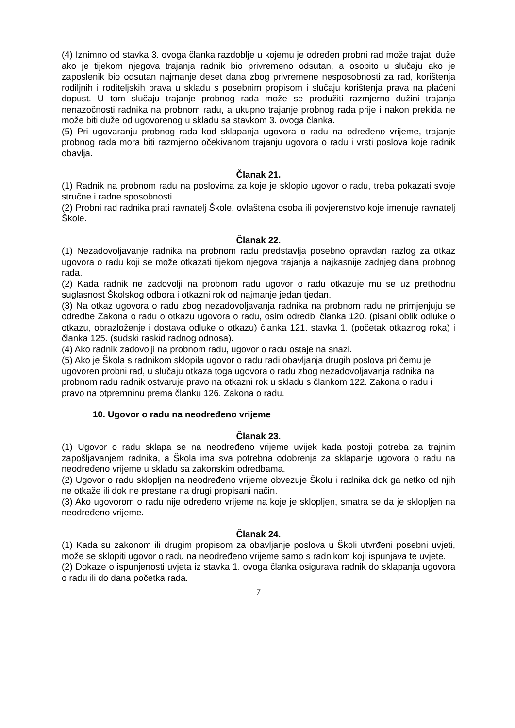(4) Iznimno od stavka 3. ovoga članka razdoblje u kojemu je određen probni rad može trajati duže ako je tijekom njegova trajanja radnik bio privremeno odsutan, a osobito u slučaju ako je zaposlenik bio odsutan najmanje deset dana zbog privremene nesposobnosti za rad, korištenja rodiljnih i roditeljskih prava u skladu s posebnim propisom i slučaju korištenja prava na plaćeni dopust. U tom slučaju trajanje probnog rada može se produžiti razmjerno dužini trajanja nenazočnosti radnika na probnom radu, a ukupno trajanje probnog rada prije i nakon prekida ne može biti duže od ugovorenog u skladu sa stavkom 3. ovoga članka.
(5) Pri ugovaranju probnog rada kod sklapanja ugovora o radu na određeno vrijeme, trajanje probnog rada mora biti razmjerno očekivanom trajanju ugovora o radu i vrsti poslova koje radnik obavlja.
Članak 21.
(1) Radnik na probnom radu na poslovima za koje je sklopio ugovor o radu, treba pokazati svoje stručne i radne sposobnosti.
(2) Probni rad radnika prati ravnatelj Škole, ovlaštena osoba ili povjerenstvo koje imenuje ravnatelj Škole.
Članak 22.
(1) Nezadovoljavanje radnika na probnom radu predstavlja posebno opravdan razlog za otkaz ugovora o radu koji se može otkazati tijekom njegova trajanja a najkasnije zadnjeg dana probnog rada.
(2) Kada radnik ne zadovolji na probnom radu ugovor o radu otkazuje mu se uz prethodnu suglasnost Školskog odbora i otkazni rok od najmanje jedan tjedan.
(3) Na otkaz ugovora o radu zbog nezadovoljavanja radnika na probnom radu ne primjenjuju se odredbe Zakona o radu o otkazu ugovora o radu, osim odredbi članka 120. (pisani oblik odluke o otkazu, obrazloženje i dostava odluke o otkazu) članka 121. stavka 1. (početak otkaznog roka) i članka 125. (sudski raskid radnog odnosa).
(4) Ako radnik zadovolji na probnom radu, ugovor o radu ostaje na snazi.
(5) Ako je Škola s radnikom sklopila ugovor o radu radi obavljanja drugih poslova pri čemu je ugovoren probni rad, u slučaju otkaza toga ugovora o radu zbog nezadovoljavanja radnika na probnom radu radnik ostvaruje pravo na otkazni rok u skladu s člankom 122. Zakona o radu i pravo na otpremninu prema članku 126. Zakona o radu.
10. Ugovor o radu na neodređeno vrijeme
Članak 23.
(1) Ugovor o radu sklapa se na neodređeno vrijeme uvijek kada postoji potreba za trajnim zapošljavanjem radnika, a Škola ima sva potrebna odobrenja za sklapanje ugovora o radu na neodređeno vrijeme u skladu sa zakonskim odredbama.
(2) Ugovor o radu sklopljen na neodređeno vrijeme obvezuje Školu i radnika dok ga netko od njih ne otkaže ili dok ne prestane na drugi propisani način.
(3) Ako ugovorom o radu nije određeno vrijeme na koje je sklopljen, smatra se da je sklopljen na neodređeno vrijeme.
Članak 24.
(1) Kada su zakonom ili drugim propisom za obavljanje poslova u Školi utvrđeni posebni uvjeti, može se sklopiti ugovor o radu na neodređeno vrijeme samo s radnikom koji ispunjava te uvjete.
(2) Dokaze o ispunjenosti uvjeta iz stavka 1. ovoga članka osigurava radnik do sklapanja ugovora o radu ili do dana početka rada.
7